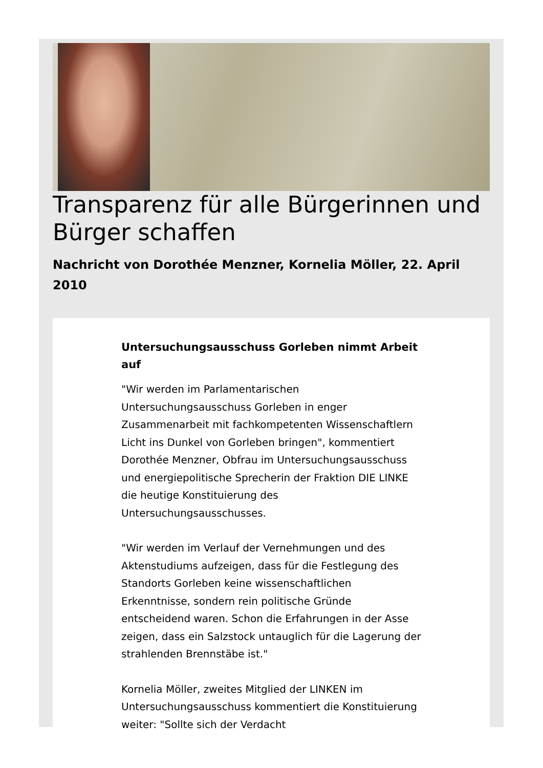Transparenz für alle Bürgerinnen und Bürger schaffen
Nachricht von Dorothée Menzner, Kornelia Möller, 22. April 2010
Untersuchungsausschuss Gorleben nimmt Arbeit auf
"Wir werden im Parlamentarischen Untersuchungsausschuss Gorleben in enger Zusammenarbeit mit fachkompetenten Wissenschaftlern Licht ins Dunkel von Gorleben bringen", kommentiert Dorothée Menzner, Obfrau im Untersuchungsausschuss und energiepolitische Sprecherin der Fraktion DIE LINKE die heutige Konstituierung des Untersuchungsausschusses.
"Wir werden im Verlauf der Vernehmungen und des Aktenstudiums aufzeigen, dass für die Festlegung des Standorts Gorleben keine wissenschaftlichen Erkenntnisse, sondern rein politische Gründe entscheidend waren. Schon die Erfahrungen in der Asse zeigen, dass ein Salzstock untauglich für die Lagerung der strahlenden Brennstäbe ist."
Kornelia Möller, zweites Mitglied der LINKEN im Untersuchungsausschuss kommentiert die Konstituierung weiter: "Sollte sich der Verdacht